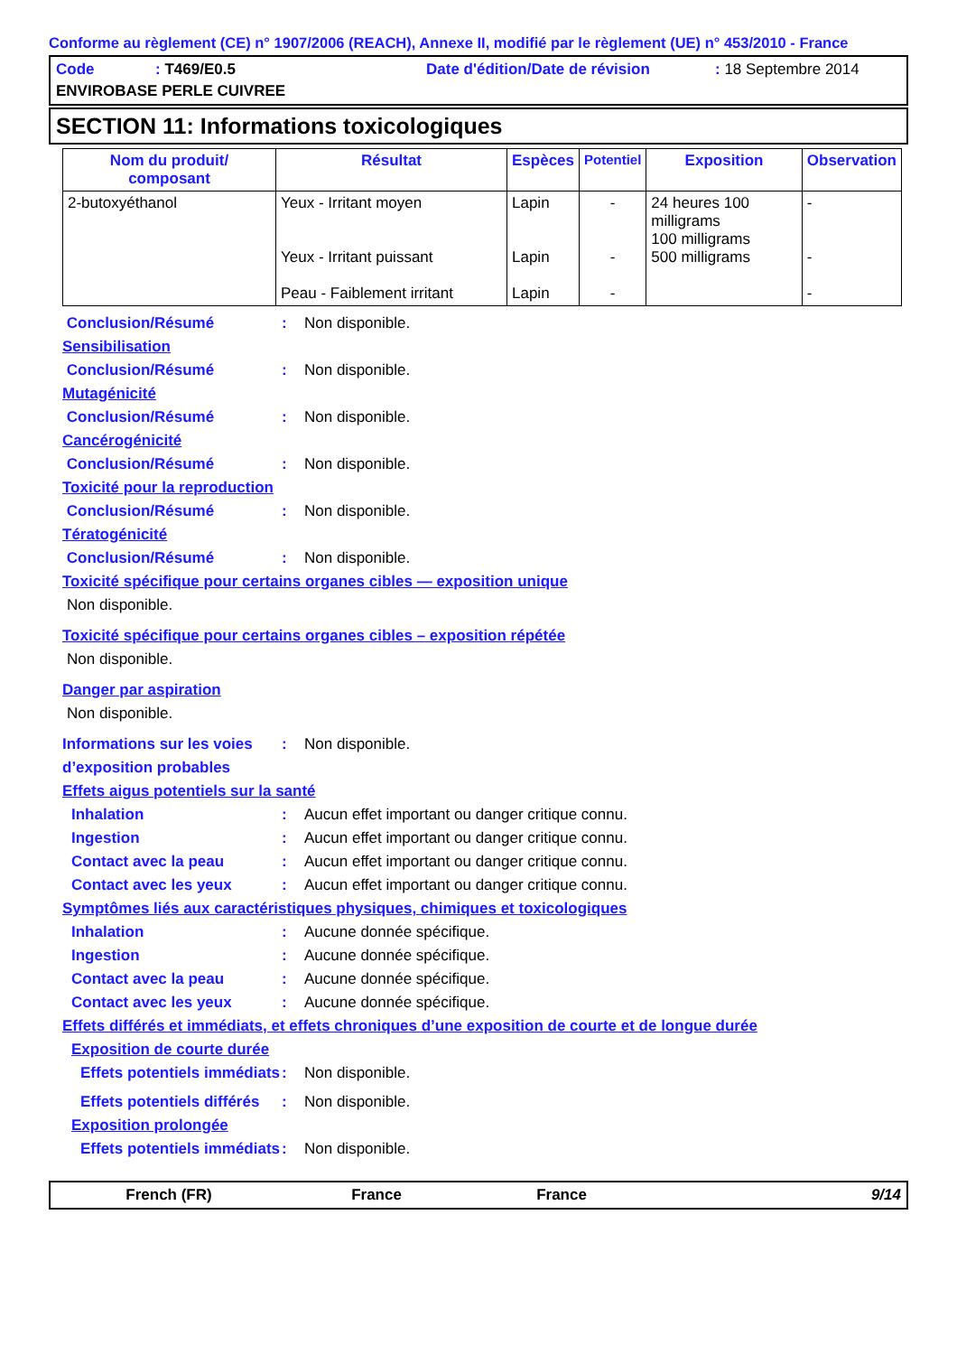Conforme au règlement (CE) n° 1907/2006 (REACH), Annexe II, modifié par le règlement (UE) n° 453/2010 - France
Code: T469/E0.5 Date d'édition/Date de révision: 18 Septembre 2014 ENVIROBASE PERLE CUIVREE
SECTION 11: Informations toxicologiques
| Nom du produit/ composant | Résultat | Espèces | Potentiel | Exposition | Observation |
| --- | --- | --- | --- | --- | --- |
| 2-butoxyéthanol | Yeux - Irritant moyen Yeux - Irritant puissant Peau - Faiblement irritant | Lapin Lapin Lapin | - - - | 24 heures 100 milligrams 100 milligrams 500 milligrams | - - - |
Conclusion/Résumé: Non disponible.
Sensibilisation
Conclusion/Résumé: Non disponible.
Mutagénicité
Conclusion/Résumé: Non disponible.
Cancérogénicité
Conclusion/Résumé: Non disponible.
Toxicité pour la reproduction
Conclusion/Résumé: Non disponible.
Tératogénicité
Conclusion/Résumé: Non disponible.
Toxicité spécifique pour certains organes cibles — exposition unique
Non disponible.
Toxicité spécifique pour certains organes cibles – exposition répétée
Non disponible.
Danger par aspiration
Non disponible.
Informations sur les voies d’exposition probables: Non disponible.
Effets aigus potentiels sur la santé
Inhalation: Aucun effet important ou danger critique connu.
Ingestion: Aucun effet important ou danger critique connu.
Contact avec la peau: Aucun effet important ou danger critique connu.
Contact avec les yeux: Aucun effet important ou danger critique connu.
Symptômes liés aux caractéristiques physiques, chimiques et toxicologiques
Inhalation: Aucune donnée spécifique.
Ingestion: Aucune donnée spécifique.
Contact avec la peau: Aucune donnée spécifique.
Contact avec les yeux: Aucune donnée spécifique.
Effets différés et immédiats, et effets chroniques d’une exposition de courte et de longue durée
Exposition de courte durée
Effets potentiels immédiats: Non disponible.
Effets potentiels différés: Non disponible.
Exposition prolongée
Effets potentiels immédiats: Non disponible.
French (FR) France France 9/14